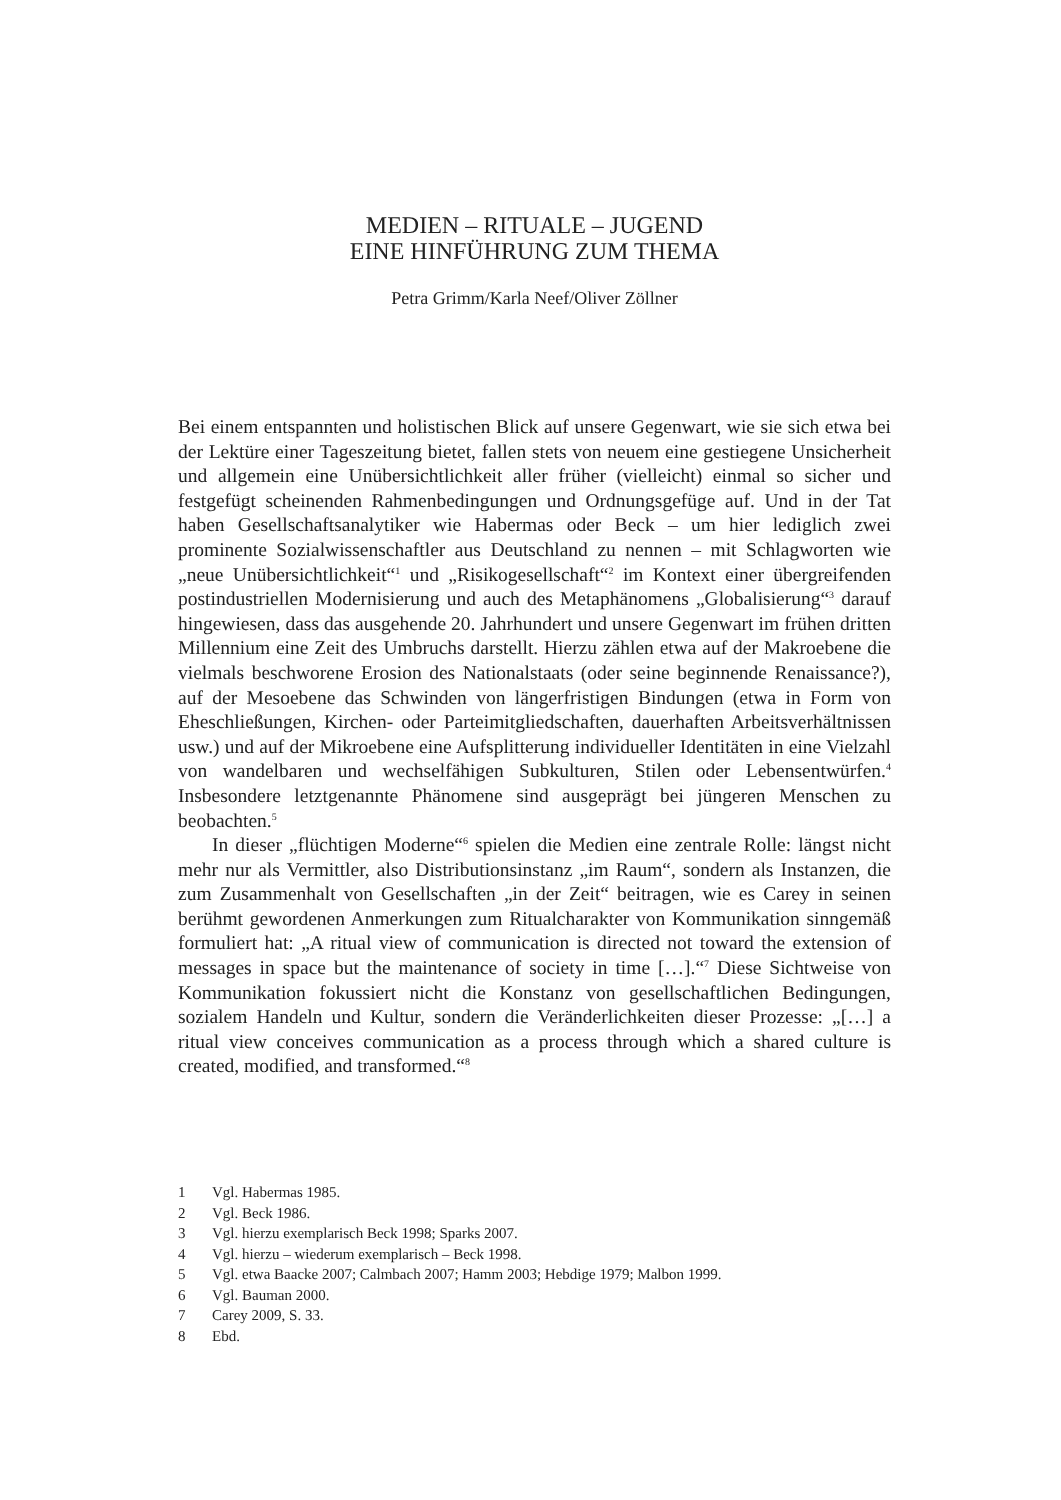MEDIEN – RITUALE – JUGEND
EINE HINFÜHRUNG ZUM THEMA
Petra Grimm/Karla Neef/Oliver Zöllner
Bei einem entspannten und holistischen Blick auf unsere Gegenwart, wie sie sich etwa bei der Lektüre einer Tageszeitung bietet, fallen stets von neuem eine gestiegene Unsicherheit und allgemein eine Unübersichtlichkeit aller früher (vielleicht) einmal so sicher und festgefügt scheinenden Rahmenbedingungen und Ordnungsgefüge auf. Und in der Tat haben Gesellschaftsanalytiker wie Habermas oder Beck – um hier lediglich zwei prominente Sozialwissenschaftler aus Deutschland zu nennen – mit Schlagworten wie „neue Unübersichtlichkeit“<sup>1</sup> und „Risikogesellschaft“<sup>2</sup> im Kontext einer übergreifenden postindustriellen Modernisierung und auch des Metaphänomens „Globalisierung“<sup>3</sup> darauf hingewiesen, dass das ausgehende 20. Jahrhundert und unsere Gegenwart im frühen dritten Millennium eine Zeit des Umbruchs darstellt. Hierzu zählen etwa auf der Makroebene die vielmals beschworene Erosion des Nationalstaats (oder seine beginnende Renaissance?), auf der Mesoebene das Schwinden von längerfristigen Bindungen (etwa in Form von Eheschließungen, Kirchen- oder Parteimitgliedschaften, dauerhaften Arbeitsverhältnissen usw.) und auf der Mikroebene eine Aufsplitterung individueller Identitäten in eine Vielzahl von wandelbaren und wechselfähigen Subkulturen, Stilen oder Lebensentwürfen.<sup>4</sup> Insbesondere letztgenannte Phänomene sind ausgeprägt bei jüngeren Menschen zu beobachten.<sup>5</sup>
In dieser „flüchtigen Moderne“<sup>6</sup> spielen die Medien eine zentrale Rolle: längst nicht mehr nur als Vermittler, also Distributionsinstanz „im Raum“, sondern als Instanzen, die zum Zusammenhalt von Gesellschaften „in der Zeit“ beitragen, wie es Carey in seinen berühmt gewordenen Anmerkungen zum Ritualcharakter von Kommunikation sinngemäß formuliert hat: „A ritual view of communication is directed not toward the extension of messages in space but the maintenance of society in time […].“<sup>7</sup> Diese Sichtweise von Kommunikation fokussiert nicht die Konstanz von gesellschaftlichen Bedingungen, sozialem Handeln und Kultur, sondern die Veränderlichkeiten dieser Prozesse: „[…] a ritual view conceives communication as a process through which a shared culture is created, modified, and transformed.“<sup>8</sup>
1 Vgl. Habermas 1985.
2 Vgl. Beck 1986.
3 Vgl. hierzu exemplarisch Beck 1998; Sparks 2007.
4 Vgl. hierzu – wiederum exemplarisch – Beck 1998.
5 Vgl. etwa Baacke 2007; Calmbach 2007; Hamm 2003; Hebdige 1979; Malbon 1999.
6 Vgl. Bauman 2000.
7 Carey 2009, S. 33.
8 Ebd.